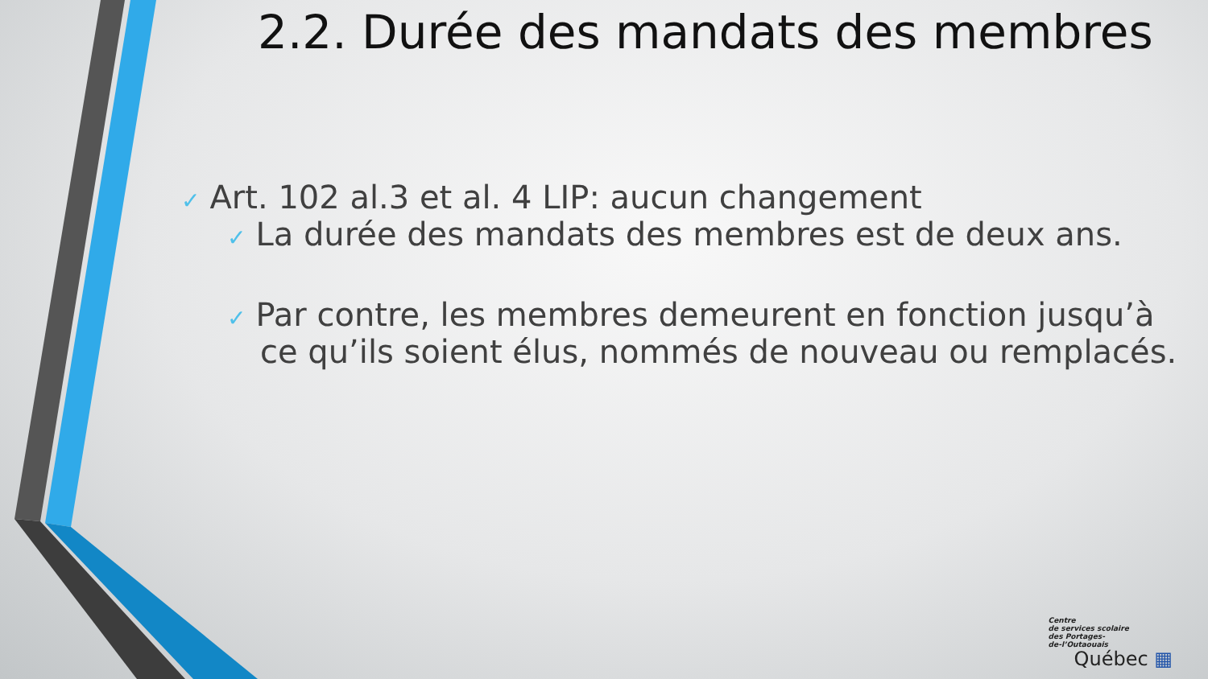2.2. Durée des mandats des membres
✓ Art. 102 al.3 et al. 4 LIP: aucun changement
✓ La durée des mandats des membres est de deux ans.
✓ Par contre, les membres demeurent en fonction jusqu’à
ce qu’ils soient élus, nommés de nouveau ou remplacés.
Centre
de services scolaire
des Portages-
de-l’Outaouais
Québec ▦